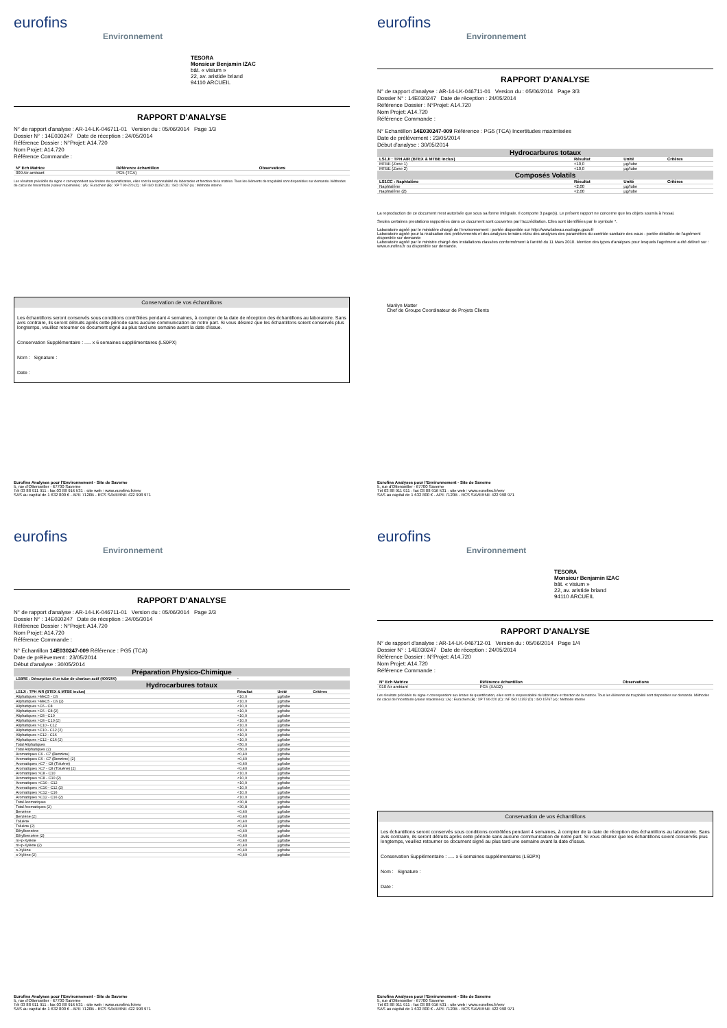eurofins
Environnement
TESORA
Monsieur Benjamin IZAC
bât. « visium »
22, av. aristide briand
94110 ARCUEIL
RAPPORT D'ANALYSE
N° de rapport d'analyse : AR-14-LK-046711-01 Version du : 05/06/2014 Page 1/3
Dossier N° : 14E030247 Date de réception : 24/05/2014
Référence Dossier : N°Projet: A14.720
Nom Projet: A14.720
Référence Commande :
| N° Ech Matrice | Référence échantillon | Observations |
| --- | --- | --- |
| 009 Air ambiant | PG5 (TCA) | |
Les résultats précédés du signe < correspondent aux limites de quantification, elles sont la responsabilité du laboratoire et fonction de la matrice. Tous les éléments de traçabilité sont disponibles sur demande. Méthodes de calcul de l'incertitude (valeur maximisée) : (A) : Eurachem (B) : XP T 90-220 (C) : NF ISO 11352 (D) : ISO 15767 (e) : Méthode interne
Conservation de vos échantillons
Les échantillons seront conservés sous conditions contrôlées pendant 4 semaines, à compter de la date de réception des échantillons au laboratoire. Sans avis contraire, ils seront détruits après cette période sans aucune communication de notre part. Si vous désirez que les échantillons soient conservés plus longtemps, veuillez retourner ce document signé au plus tard une semaine avant la date d'issue.
Conservation Supplémentaire : ..... x 6 semaines supplémentaires (LS0PX)
Nom : Signature :
Date :
Eurofins Analyses pour l'Environnement - Site de Saverne
5, rue d'Otterswiller - 67700 Saverne
Tél 03 88 911 911 - fax 03 88 916 531 - site web : www.eurofins.fr/env
SAS au capital de 1 632 800 € - APE 7120B - RCS SAVERNE 422 998 971
eurofins
Environnement
RAPPORT D'ANALYSE
N° de rapport d'analyse : AR-14-LK-046711-01 Version du : 05/06/2014 Page 3/3
Dossier N° : 14E030247 Date de réception : 24/05/2014
Référence Dossier : N°Projet: A14.720
Nom Projet: A14.720
Référence Commande :
N° Echantillon 14E030247-009 Référence : PG5 (TCA) Incertitudes maximisées
Date de prélèvement : 23/05/2014
Début d'analyse : 30/05/2014
| Hydrocarbures totaux | | | |
| LS1JI : TPH AIR (BTEX & MTBE inclus) | Résultat | Unité | Critères |
| MTBE (Zone 1) | <10,0 | µg/tube | |
| MTBE (Zone 2) | <10,0 | µg/tube | |
| Composés Volatils | | | |
| LS1CC : Naphtalène | Résultat | Unité | Critères |
| Naphtalène | <2,00 | µg/tube | |
| Naphtalène (2) | <2,00 | µg/tube | |
La reproduction de ce document n'est autorisée que sous sa forme intégrale. Il comporte 3 page(s). Le présent rapport ne concerne que les objets soumis à l'essai.
Seules certaines prestations rapportées dans ce document sont couvertes par l'accréditation. Elles sont identifiées par le symbole *.
Laboratoire agréé par le ministère chargé de l'environnement : portée disponible sur http://www.labeau.ecologie.gouv.fr
Laboratoire agréé pour la réalisation des prélèvements et des analyses terrains et/ou des analyses des paramètres du contrôle sanitaire des eaux - portée détaillée de l'agrément disponible sur demande
Laboratoire agréé par le ministre chargé des installations classées conformément à l'arrêté du 11 Mars 2010. Mention des types d'analyses pour lesquels l'agrément a été délivré sur : www.eurofins.fr ou disponible sur demande.
Marilyn Matter
Chef de Groupe Coordinateur de Projets Clients
Eurofins Analyses pour l'Environnement - Site de Saverne
5, rue d'Otterswiller - 67700 Saverne
Tél 03 88 911 911 - fax 03 88 916 531 - site web : www.eurofins.fr/env
SAS au capital de 1 632 800 € - APE 7120B - RCS SAVERNE 422 998 971
eurofins
Environnement
RAPPORT D'ANALYSE
N° de rapport d'analyse : AR-14-LK-046711-01 Version du : 05/06/2014 Page 2/3
Dossier N° : 14E030247 Date de réception : 24/05/2014
Référence Dossier : N°Projet: A14.720
Nom Projet: A14.720
Référence Commande :
N° Echantillon 14E030247-009 Référence : PG5 (TCA)
Date de prélèvement : 23/05/2014
Début d'analyse : 30/05/2014
| Préparation Physico-Chimique | | | |
| LS8RE : Désorption d'un tube de charbon actif (400/200) | - | | |
| Hydrocarbures totaux | | | |
| LS1JI : TPH AIR (BTEX & MTBE inclus) | Résultat | Unité | Critères |
| Aliphatiques >MeC5 - C6 | <10,0 | µg/tube | |
| Aliphatiques >MeC5 - C6 (2) | <10,0 | µg/tube | |
| Aliphatiques >C6 - C8 | <10,0 | µg/tube | |
| Aliphatiques >C6 - C8 (2) | <10,0 | µg/tube | |
| Aliphatiques >C8 - C10 | <10,0 | µg/tube | |
| Aliphatiques >C8 - C10 (2) | <10,0 | µg/tube | |
| Aliphatiques >C10 - C12 | <10,0 | µg/tube | |
| Aliphatiques >C10 - C12 (2) | <10,0 | µg/tube | |
| Aliphatiques >C12 - C16 | <10,0 | µg/tube | |
| Aliphatiques >C12 - C16 (2) | <10,0 | µg/tube | |
| Total Aliphatiques | <50,0 | µg/tube | |
| Total Aliphatiques (2) | <50,0 | µg/tube | |
| Aromatiques C6 - C7 (Benzène) | <0,40 | µg/tube | |
| Aromatiques C6 - C7 (Benzène) (2) | <0,40 | µg/tube | |
| Aromatiques >C7 - C8 (Toluène) | <0,40 | µg/tube | |
| Aromatiques >C7 - C8 (Toluène) (2) | <0,40 | µg/tube | |
| Aromatiques >C8 - C10 | <10,0 | µg/tube | |
| Aromatiques >C8 - C10 (2) | <10,0 | µg/tube | |
| Aromatiques >C10 - C12 | <10,0 | µg/tube | |
| Aromatiques >C10 - C12 (2) | <10,0 | µg/tube | |
| Aromatiques >C12 - C16 | <10,0 | µg/tube | |
| Aromatiques >C12 - C16 (2) | <10,0 | µg/tube | |
| Total Aromatiques | <30,8 | µg/tube | |
| Total Aromatiques (2) | <30,8 | µg/tube | |
| Benzène | <0,40 | µg/tube | |
| Benzène (2) | <0,40 | µg/tube | |
| Toluène | <0,40 | µg/tube | |
| Toluène (2) | <0,40 | µg/tube | |
| Ethylbenzène | <0,40 | µg/tube | |
| Ethylbenzène (2) | <0,40 | µg/tube | |
| m+p-Xylène | <0,40 | µg/tube | |
| m+p-Xylène (2) | <0,40 | µg/tube | |
| o-Xylène | <0,40 | µg/tube | |
| o-Xylène (2) | <0,40 | µg/tube | |
Eurofins Analyses pour l'Environnement - Site de Saverne
5, rue d'Otterswiller - 67700 Saverne
Tél 03 88 911 911 - fax 03 88 916 531 - site web : www.eurofins.fr/env
SAS au capital de 1 632 800 € - APE 7120B - RCS SAVERNE 422 998 971
eurofins
Environnement
TESORA
Monsieur Benjamin IZAC
bât. « visium »
22, av. aristide briand
94110 ARCUEIL
RAPPORT D'ANALYSE
N° de rapport d'analyse : AR-14-LK-046712-01 Version du : 05/06/2014 Page 1/4
Dossier N° : 14E030247 Date de réception : 24/05/2014
Référence Dossier : N°Projet: A14.720
Nom Projet: A14.720
Référence Commande :
| N° Ech Matrice | Référence échantillon | Observations |
| --- | --- | --- |
| 010 Air ambiant | PG5 (XAD2) | |
Les résultats précédés du signe < correspondent aux limites de quantification, elles sont la responsabilité du laboratoire et fonction de la matrice. Tous les éléments de traçabilité sont disponibles sur demande. Méthodes de calcul de l'incertitude (valeur maximisée) : (A) : Eurachem (B) : XP T 90-220 (C) : NF ISO 11352 (D) : ISO 15767 (e) : Méthode interne
Conservation de vos échantillons
Les échantillons seront conservés sous conditions contrôlées pendant 4 semaines, à compter de la date de réception des échantillons au laboratoire. Sans avis contraire, ils seront détruits après cette période sans aucune communication de notre part. Si vous désirez que les échantillons soient conservés plus longtemps, veuillez retourner ce document signé au plus tard une semaine avant la date d'issue.
Conservation Supplémentaire : ..... x 6 semaines supplémentaires (LS0PX)
Nom : Signature :
Date :
Eurofins Analyses pour l'Environnement - Site de Saverne
5, rue d'Otterswiller - 67700 Saverne
Tél 03 88 911 911 - fax 03 88 916 531 - site web : www.eurofins.fr/env
SAS au capital de 1 632 800 € - APE 7120B - RCS SAVERNE 422 998 971